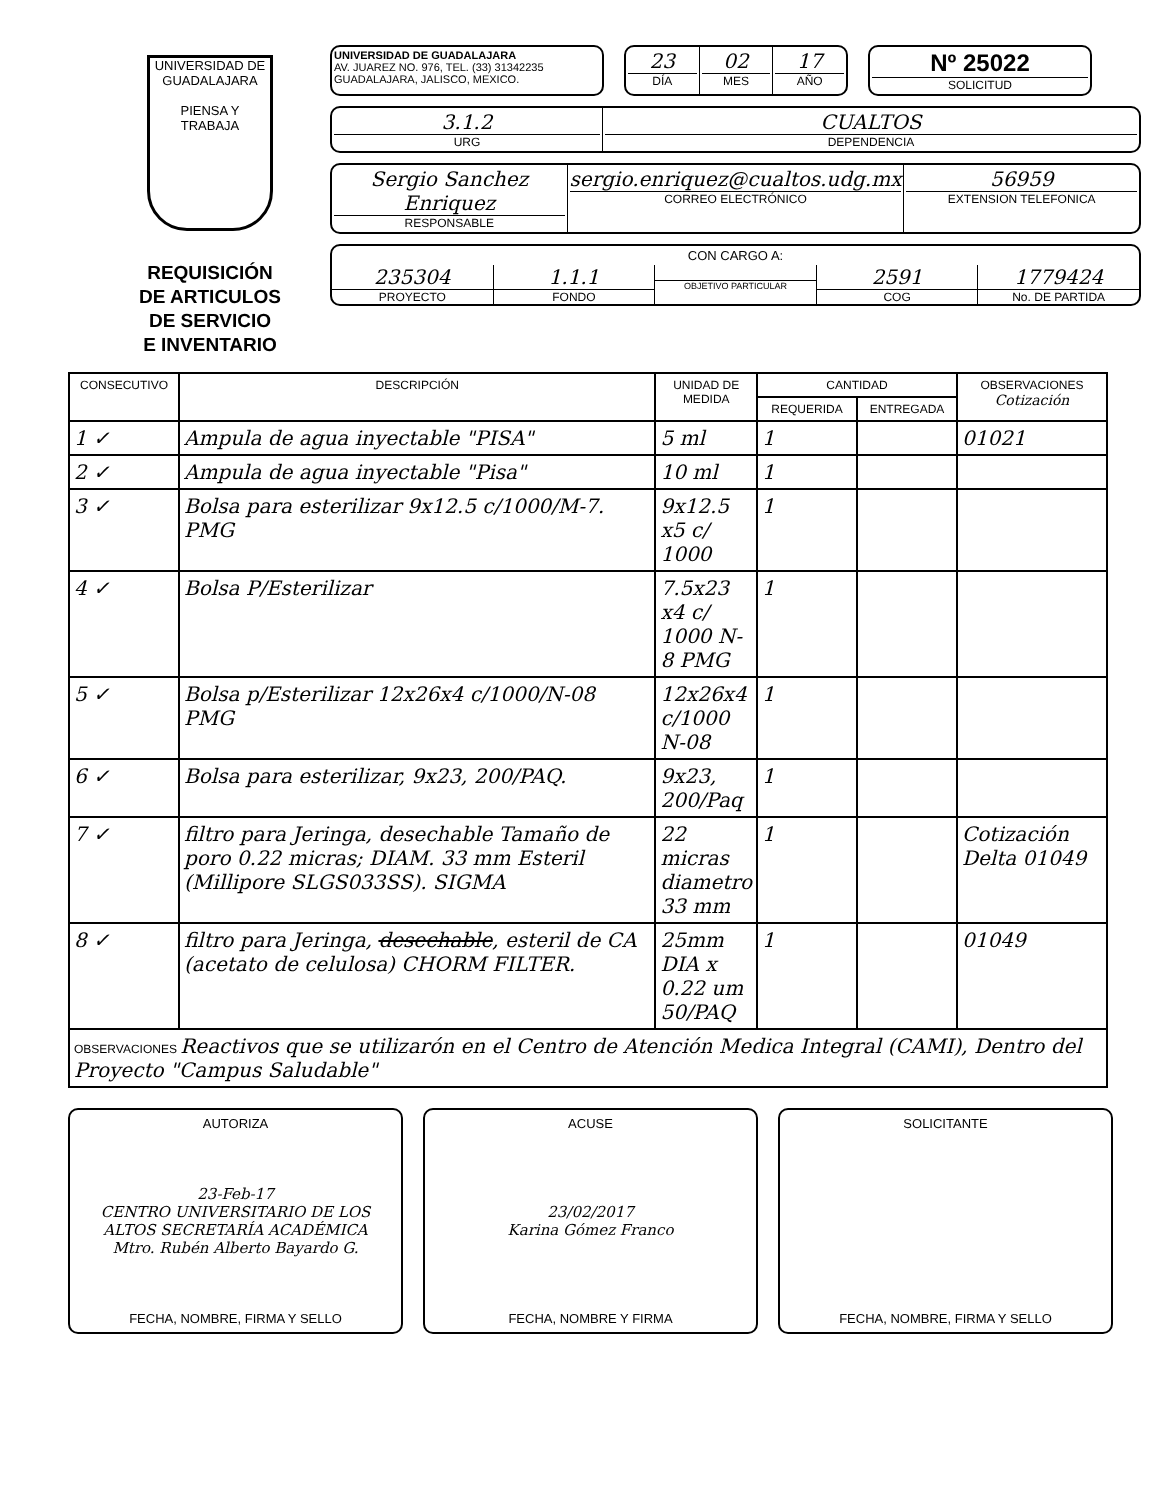UNIVERSIDAD DE GUADALAJARA
PIENSA Y TRABAJA
REQUISICIÓN
DE ARTICULOS
DE SERVICIO
E INVENTARIO
UNIVERSIDAD DE GUADALAJARA
AV. JUAREZ NO. 976, TEL. (33) 31342235
GUADALAJARA, JALISCO, MEXICO.
23
DÍA
02
MES
17
AÑO
Nº 25022
SOLICITUD
3.1.2
URG
CUALTOS
DEPENDENCIA
Sergio Sanchez Enriquez
RESPONSABLE
sergio.enriquez@cualtos.udg.mx
CORREO ELECTRÓNICO
56959
EXTENSION TELEFONICA
CON CARGO A:
235304
PROYECTO
1.1.1
FONDO
OBJETIVO PARTICULAR
2591
COG
1779424
No. DE PARTIDA
| CONSECUTIVO | DESCRIPCIÓN | UNIDAD DE MEDIDA | CANTIDAD | | OBSERVACIONES Cotización |
| --- | --- | --- | --- | --- | --- |
| | | | REQUERIDA | ENTREGADA | |
| 1 ✓ | Ampula de agua inyectable "PISA" | 5 ml | 1 | | 01021 |
| 2 ✓ | Ampula de agua inyectable "Pisa" | 10 ml | 1 | | |
| 3 ✓ | Bolsa para esterilizar 9x12.5 c/1000/M-7. PMG | 9x12.5 x5 c/ 1000 | 1 | | |
| 4 ✓ | Bolsa P/Esterilizar | 7.5x23 x4 c/ 1000 N-8 PMG | 1 | | |
| 5 ✓ | Bolsa p/Esterilizar 12x26x4 c/1000/N-08 PMG | 12x26x4 c/1000 N-08 | 1 | | |
| 6 ✓ | Bolsa para esterilizar, 9x23, 200/PAQ. | 9x23, 200/Paq | 1 | | |
| 7 ✓ | filtro para Jeringa, desechable Tamaño de poro 0.22 micras; DIAM. 33 mm Esteril (Millipore SLGS033SS). SIGMA | 22 micras diametro 33 mm | 1 | | Cotización Delta 01049 |
| 8 ✓ | filtro para Jeringa, desechable , esteril de CA (acetato de celulosa) CHORM FILTER. | 25mm DIA x 0.22 um 50/PAQ | 1 | | 01049 |
| OBSERVACIONES Reactivos que se utilizarón en el Centro de Atención Medica Integral (CAMI), Dentro del Proyecto "Campus Saludable" | | | | | |
AUTORIZA
23-Feb-17
CENTRO UNIVERSITARIO DE LOS ALTOS SECRETARÍA ACADÉMICA
Mtro. Rubén Alberto Bayardo G.
FECHA, NOMBRE, FIRMA Y SELLO
ACUSE
23/02/2017
Karina Gómez Franco
FECHA, NOMBRE Y FIRMA
SOLICITANTE
FECHA, NOMBRE, FIRMA Y SELLO